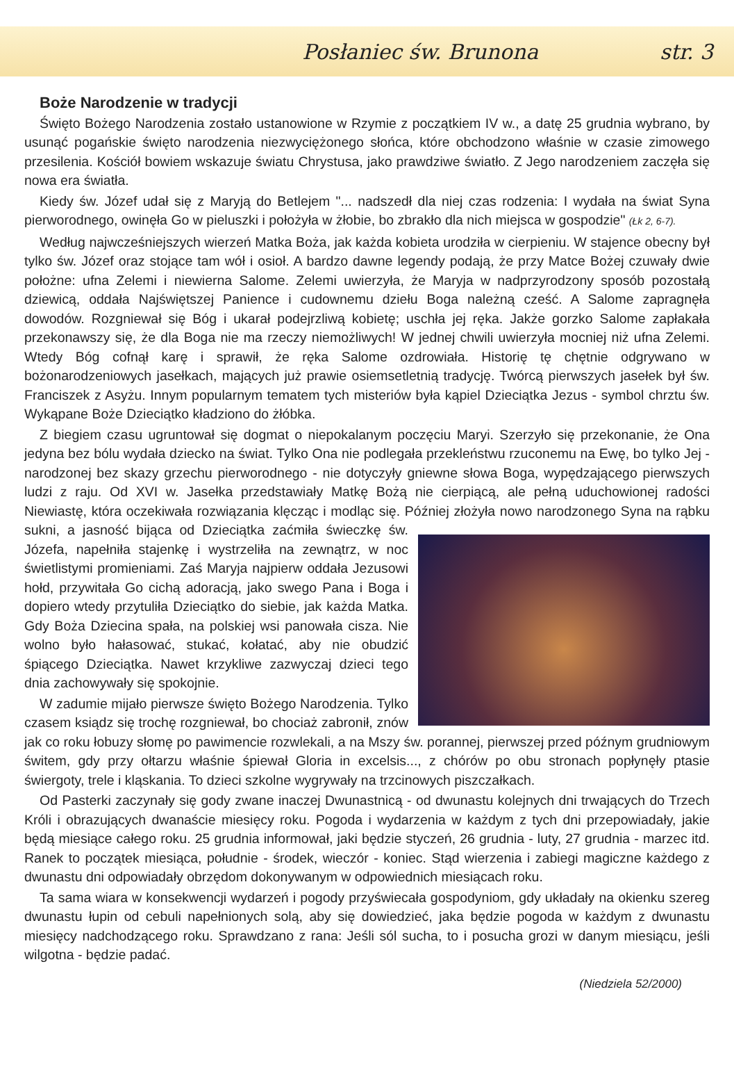Posłaniec św. Brunona str. 3
Boże Narodzenie w tradycji
Święto Bożego Narodzenia zostało ustanowione w Rzymie z początkiem IV w., a datę 25 grudnia wybrano, by usunąć pogańskie święto narodzenia niezwyciężonego słońca, które obchodzono właśnie w czasie zimowego przesilenia. Kościół bowiem wskazuje światu Chrystusa, jako prawdziwe światło. Z Jego narodzeniem zaczęła się nowa era światła.
Kiedy św. Józef udał się z Maryją do Betlejem "... nadszedł dla niej czas rodzenia: I wydała na świat Syna pierworodnego, owinęła Go w pieluszki i położyła w żłobie, bo zbrakło dla nich miejsca w gospodzie" (Łk 2, 6-7).
Według najwcześniejszych wierzeń Matka Boża, jak każda kobieta urodziła w cierpieniu. W stajence obecny był tylko św. Józef oraz stojące tam wół i osioł. A bardzo dawne legendy podają, że przy Matce Bożej czuwały dwie położne: ufna Zelemi i niewierna Salome. Zelemi uwierzyła, że Maryja w nadprzyrodzony sposób pozostałą dziewicą, oddała Najświętszej Panience i cudownemu dziełu Boga należną cześć. A Salome zapragnęła dowodów. Rozgniewał się Bóg i ukarał podejrzliwą kobietę; uschła jej ręka. Jakże gorzko Salome zapłakała przekonawszy się, że dla Boga nie ma rzeczy niemożliwych! W jednej chwili uwierzyła mocniej niż ufna Zelemi. Wtedy Bóg cofnął karę i sprawił, że ręka Salome ozdrowiała. Historię tę chętnie odgrywano w bożonarodzeniowych jasełkach, mających już prawie osiemsetletnią tradycję. Twórcą pierwszych jasełek był św. Franciszek z Asyżu. Innym popularnym tematem tych misteriów była kąpiel Dzieciątka Jezus - symbol chrztu św. Wykąpane Boże Dzieciątko kładziono do żłóbka.
Z biegiem czasu ugruntował się dogmat o niepokalanym poczęciu Maryi. Szerzyło się przekonanie, że Ona jedyna bez bólu wydała dziecko na świat. Tylko Ona nie podlegała przekleństwu rzuconemu na Ewę, bo tylko Jej - narodzonej bez skazy grzechu pierworodnego - nie dotyczyły gniewne słowa Boga, wypędzającego pierwszych ludzi z raju. Od XVI w. Jasełka przedstawiały Matkę Bożą nie cierpiącą, ale pełną uduchowionej radości Niewiastę, która oczekiwała rozwiązania klęcząc i modląc się. Później złożyła nowo narodzonego Syna na rąbku sukni, a jasność bijąca od Dzieciątka zaćmiła świeczkę św. Józefa, napełniła stajenkę i wystrzeliła na zewnątrz, w noc świetlistymi promieniami. Zaś Maryja najpierw oddała Jezusowi hołd, przywitała Go cichą adoracją, jako swego Pana i Boga i dopiero wtedy przytuliła Dzieciątko do siebie, jak każda Matka. Gdy Boża Dziecina spała, na polskiej wsi panowała cisza. Nie wolno było hałasować, stukać, kołatać, aby nie obudzić śpiącego Dzieciątka. Nawet krzykliwe zazwyczaj dzieci tego dnia zachowywały się spokojnie.
W zadumie mijało pierwsze święto Bożego Narodzenia. Tylko czasem ksiądz się trochę rozgniewał, bo chociaż zabronił, znów jak co roku łobuzy słomę po pawimencie rozwlekali, a na Mszy św. porannej, pierwszej przed późnym grudniowym świtem, gdy przy ołtarzu właśnie śpiewał Gloria in excelsis..., z chórów po obu stronach popłynęły ptasie świergoty, trele i kląskania. To dzieci szkolne wygrywały na trzcinowych piszczałkach.
Od Pasterki zaczynały się gody zwane inaczej Dwunastnicą - od dwunastu kolejnych dni trwających do Trzech Króli i obrazujących dwanaście miesięcy roku. Pogoda i wydarzenia w każdym z tych dni przepowiadały, jakie będą miesiące całego roku. 25 grudnia informował, jaki będzie styczeń, 26 grudnia - luty, 27 grudnia - marzec itd. Ranek to początek miesiąca, południe - środek, wieczór - koniec. Stąd wierzenia i zabiegi magiczne każdego z dwunastu dni odpowiadały obrzędom dokonywanym w odpowiednich miesiącach roku.
Ta sama wiara w konsekwencji wydarzeń i pogody przyświecała gospodyniom, gdy układały na okienku szereg dwunastu łupin od cebuli napełnionych solą, aby się dowiedzieć, jaka będzie pogoda w każdym z dwunastu miesięcy nadchodzącego roku. Sprawdzano z rana: Jeśli sól sucha, to i posucha grozi w danym miesiącu, jeśli wilgotna - będzie padać.
(Niedziela 52/2000)